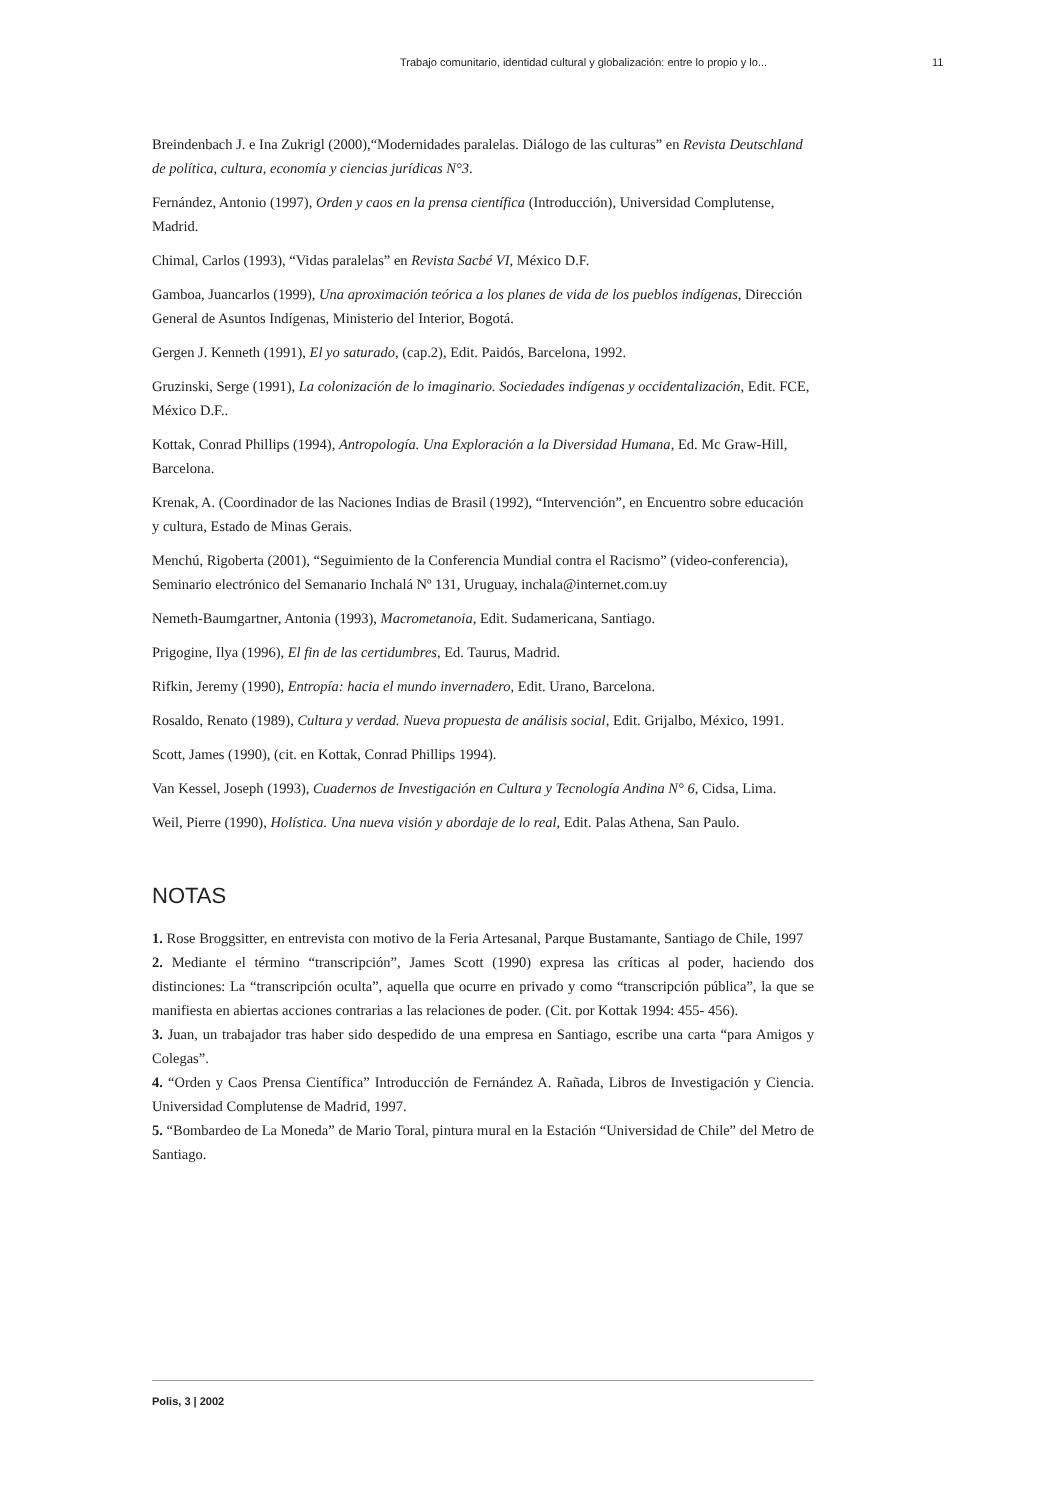Trabajo comunitario, identidad cultural y globalización: entre lo propio y lo... 11
Breindenbach J. e Ina Zukrigl (2000),“Modernidades paralelas. Diálogo de las culturas” en Revista Deutschland de política, cultura, economía y ciencias jurídicas N°3.
Fernández, Antonio (1997), Orden y caos en la prensa científica (Introducción), Universidad Complutense, Madrid.
Chimal, Carlos (1993), “Vidas paralelas” en Revista Sacbé VI, México D.F.
Gamboa, Juancarlos (1999), Una aproximación teórica a los planes de vida de los pueblos indígenas, Dirección General de Asuntos Indígenas, Ministerio del Interior, Bogotá.
Gergen J. Kenneth (1991), El yo saturado, (cap.2), Edit. Paidós, Barcelona, 1992.
Gruzinski, Serge (1991), La colonización de lo imaginario. Sociedades indígenas y occidentalización, Edit. FCE, México D.F..
Kottak, Conrad Phillips (1994), Antropología. Una Exploración a la Diversidad Humana, Ed. Mc Graw-Hill, Barcelona.
Krenak, A. (Coordinador de las Naciones Indias de Brasil (1992), “Intervención”, en Encuentro sobre educación y cultura, Estado de Minas Gerais.
Menchú, Rigoberta (2001), “Seguimiento de la Conferencia Mundial contra el Racismo” (video-conferencia), Seminario electrónico del Semanario Inchalá Nº 131, Uruguay, inchala@internet.com.uy
Nemeth-Baumgartner, Antonia (1993), Macrometanoia, Edit. Sudamericana, Santiago.
Prigogine, Ilya (1996), El fin de las certidumbres, Ed. Taurus, Madrid.
Rifkin, Jeremy (1990), Entropía: hacia el mundo invernadero, Edit. Urano, Barcelona.
Rosaldo, Renato (1989), Cultura y verdad. Nueva propuesta de análisis social, Edit. Grijalbo, México, 1991.
Scott, James (1990), (cit. en Kottak, Conrad Phillips 1994).
Van Kessel, Joseph (1993), Cuadernos de Investigación en Cultura y Tecnología Andina N° 6, Cidsa, Lima.
Weil, Pierre (1990), Holística. Una nueva visión y abordaje de lo real, Edit. Palas Athena, San Paulo.
NOTAS
1. Rose Broggsitter, en entrevista con motivo de la Feria Artesanal, Parque Bustamante, Santiago de Chile, 1997
2. Mediante el término “transcripción”, James Scott (1990) expresa las críticas al poder, haciendo dos distinciones: La “transcripción oculta”, aquella que ocurre en privado y como “transcripción pública”, la que se manifiesta en abiertas acciones contrarias a las relaciones de poder. (Cit. por Kottak 1994: 455- 456).
3. Juan, un trabajador tras haber sido despedido de una empresa en Santiago, escribe una carta “para Amigos y Colegas”.
4. “Orden y Caos Prensa Científica” Introducción de Fernández A. Rañada, Libros de Investigación y Ciencia. Universidad Complutense de Madrid, 1997.
5. “Bombardeo de La Moneda” de Mario Toral, pintura mural en la Estación “Universidad de Chile” del Metro de Santiago.
Polis, 3 | 2002